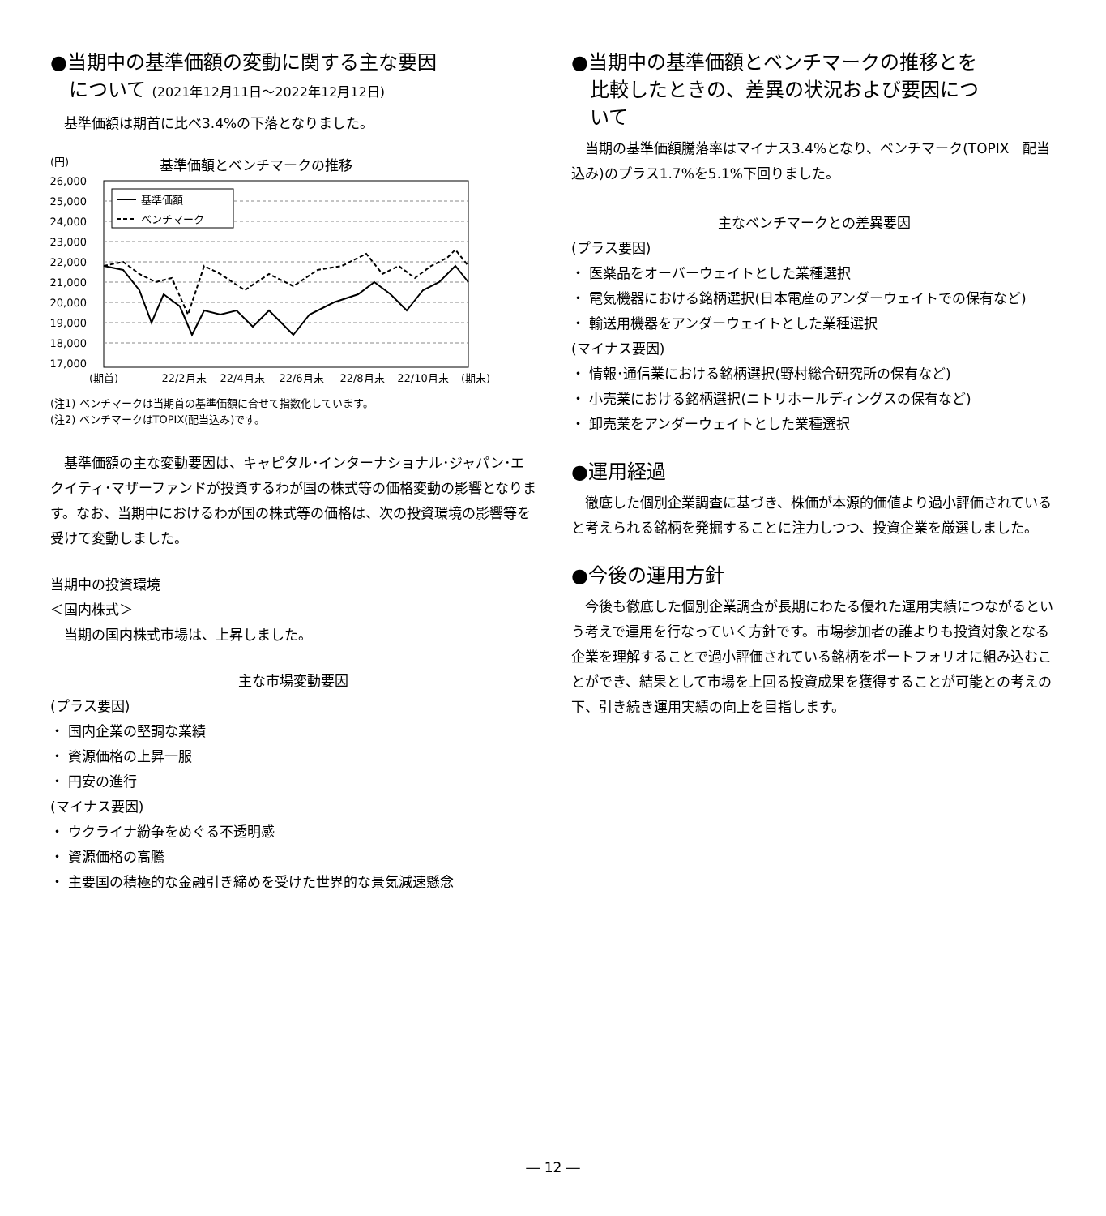●当期中の基準価額の変動に関する主な要因
について (2021年12月11日～2022年12月12日)
基準価額は期首に比べ3.4%の下落となりました。
(円)
基準価額とベンチマークの推移
26,000
25,000
24,000
23,000
22,000
21,000
20,000
19,000
18,000
17,000
基準価額
ベンチマーク
(期首)
22/2月末
22/4月末
22/6月末
22/8月末
22/10月末
(期末)
(注1) ベンチマークは当期首の基準価額に合せて指数化しています。
(注2) ベンチマークはTOPIX(配当込み)です。
基準価額の主な変動要因は、キャピタル･インターナショナル･ジャパン･エクイティ･マザーファンドが投資するわが国の株式等の価格変動の影響となります。なお、当期中におけるわが国の株式等の価格は、次の投資環境の影響等を受けて変動しました。
当期中の投資環境
＜国内株式＞
当期の国内株式市場は、上昇しました。
主な市場変動要因
(プラス要因)
・ 国内企業の堅調な業績
・ 資源価格の上昇一服
・ 円安の進行
(マイナス要因)
・ ウクライナ紛争をめぐる不透明感
・ 資源価格の高騰
・ 主要国の積極的な金融引き締めを受けた世界的な景気減速懸念
●当期中の基準価額とベンチマークの推移とを
比較したときの、差異の状況および要因につ
いて
当期の基準価額騰落率はマイナス3.4%となり、ベンチマーク(TOPIX　配当込み)のプラス1.7%を5.1%下回りました。
主なベンチマークとの差異要因
(プラス要因)
・ 医薬品をオーバーウェイトとした業種選択
・ 電気機器における銘柄選択(日本電産のアンダーウェイトでの保有など)
・ 輸送用機器をアンダーウェイトとした業種選択
(マイナス要因)
・ 情報･通信業における銘柄選択(野村総合研究所の保有など)
・ 小売業における銘柄選択(ニトリホールディングスの保有など)
・ 卸売業をアンダーウェイトとした業種選択
●運用経過
徹底した個別企業調査に基づき、株価が本源的価値より過小評価されていると考えられる銘柄を発掘することに注力しつつ、投資企業を厳選しました。
●今後の運用方針
今後も徹底した個別企業調査が長期にわたる優れた運用実績につながるという考えで運用を行なっていく方針です。市場参加者の誰よりも投資対象となる企業を理解することで過小評価されている銘柄をポートフォリオに組み込むことができ、結果として市場を上回る投資成果を獲得することが可能との考えの下、引き続き運用実績の向上を目指します。
― 12 ―